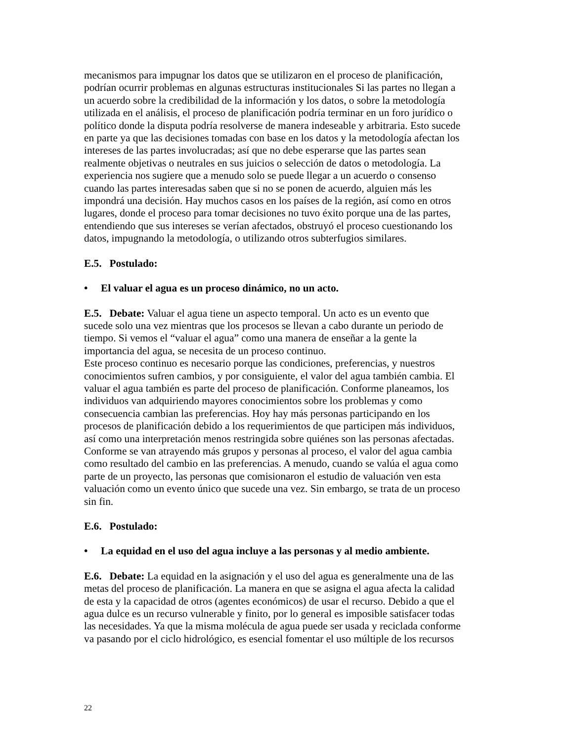mecanismos para impugnar los datos que se utilizaron en el proceso de planificación, podrían ocurrir problemas en algunas estructuras institucionales Si las partes no llegan a un acuerdo sobre la credibilidad de la información y los datos, o sobre la metodología utilizada en el análisis, el proceso de planificación podría terminar en un foro jurídico o político donde la disputa podría resolverse de manera indeseable y arbitraria. Esto sucede en parte ya que las decisiones tomadas con base en los datos y la metodología afectan los intereses de las partes involucradas; así que no debe esperarse que las partes sean realmente objetivas o neutrales en sus juicios o selección de datos o metodología. La experiencia nos sugiere que a menudo solo se puede llegar a un acuerdo o consenso cuando las partes interesadas saben que si no se ponen de acuerdo, alguien más les impondrá una decisión. Hay muchos casos en los países de la región, así como en otros lugares, donde el proceso para tomar decisiones no tuvo éxito porque una de las partes, entendiendo que sus intereses se verían afectados, obstruyó el proceso cuestionando los datos, impugnando la metodología, o utilizando otros subterfugios similares.
E.5. Postulado:
• El valuar el agua es un proceso dinámico, no un acto.
E.5. Debate: Valuar el agua tiene un aspecto temporal. Un acto es un evento que sucede solo una vez mientras que los procesos se llevan a cabo durante un periodo de tiempo. Si vemos el “valuar el agua” como una manera de enseñar a la gente la importancia del agua, se necesita de un proceso continuo. Este proceso continuo es necesario porque las condiciones, preferencias, y nuestros conocimientos sufren cambios, y por consiguiente, el valor del agua también cambia. El valuar el agua también es parte del proceso de planificación. Conforme planeamos, los individuos van adquiriendo mayores conocimientos sobre los problemas y como consecuencia cambian las preferencias. Hoy hay más personas participando en los procesos de planificación debido a los requerimientos de que participen más individuos, así como una interpretación menos restringida sobre quiénes son las personas afectadas. Conforme se van atrayendo más grupos y personas al proceso, el valor del agua cambia como resultado del cambio en las preferencias. A menudo, cuando se valúa el agua como parte de un proyecto, las personas que comisionaron el estudio de valuación ven esta valuación como un evento único que sucede una vez. Sin embargo, se trata de un proceso sin fin.
E.6. Postulado:
• La equidad en el uso del agua incluye a las personas y al medio ambiente.
E.6. Debate: La equidad en la asignación y el uso del agua es generalmente una de las metas del proceso de planificación. La manera en que se asigna el agua afecta la calidad de esta y la capacidad de otros (agentes económicos) de usar el recurso. Debido a que el agua dulce es un recurso vulnerable y finito, por lo general es imposible satisfacer todas las necesidades. Ya que la misma molécula de agua puede ser usada y reciclada conforme va pasando por el ciclo hidrológico, es esencial fomentar el uso múltiple de los recursos
22